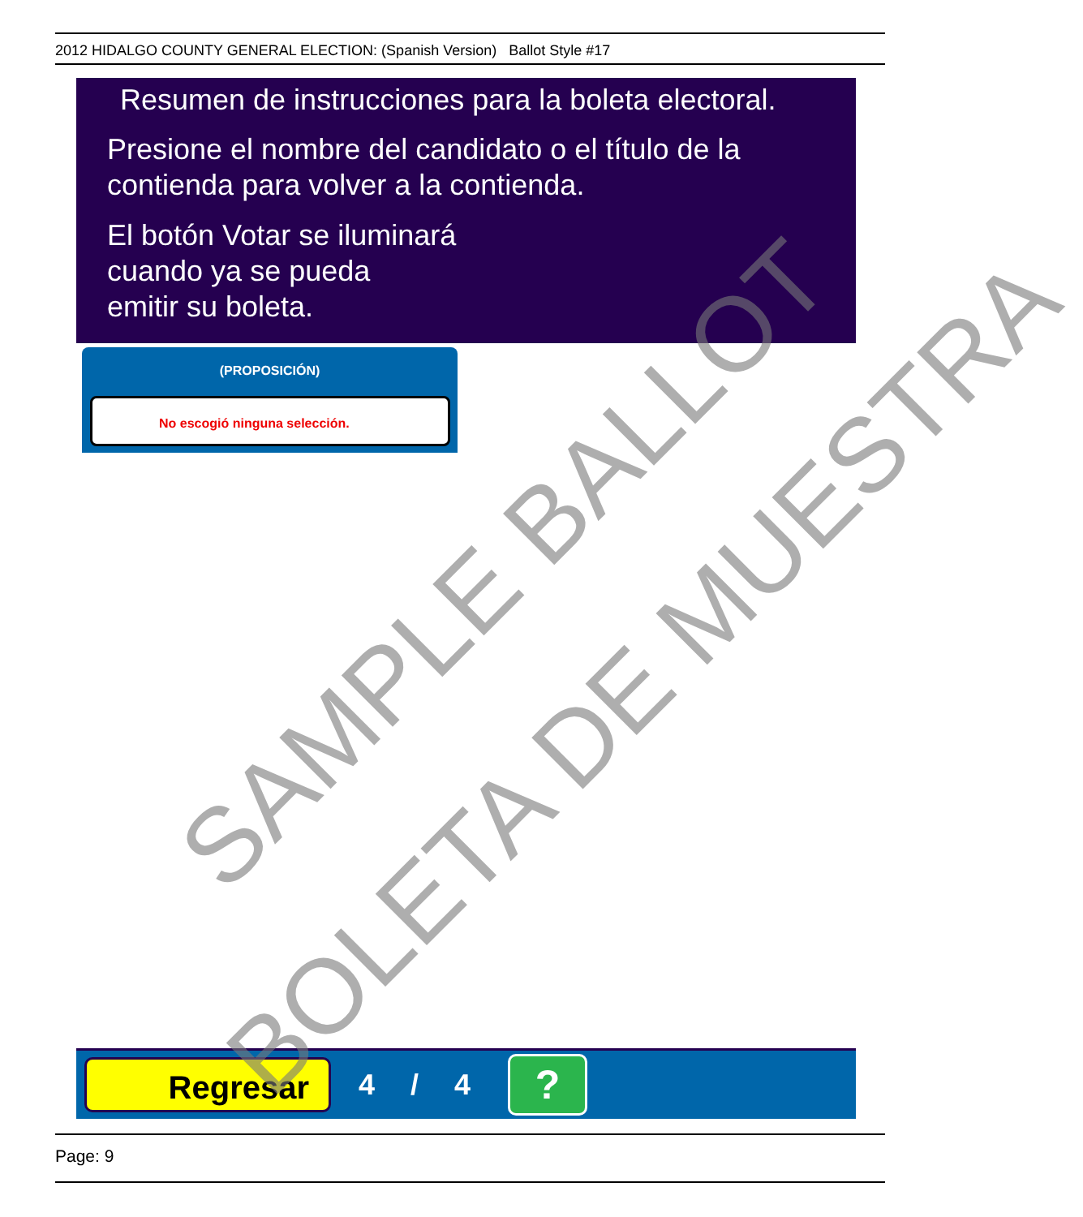2012 HIDALGO COUNTY GENERAL ELECTION: (Spanish Version) Ballot Style #17
Resumen de instrucciones para la boleta electoral.
Presione el nombre del candidato o el título de la
contienda para volver a la contienda.
El botón Votar se iluminará
cuando ya se pueda
emitir su boleta.
(PROPOSICIÓN)
No escogió ninguna selección.
Regresar
4 / 4
?
Page: 9
SAMPLE BALLOT
BOLETA DE MUESTRA